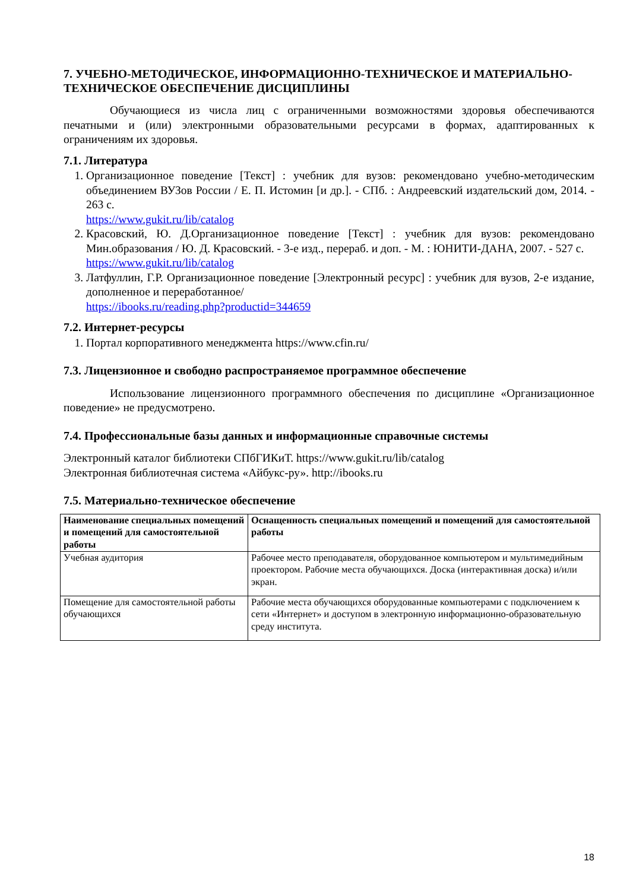7. УЧЕБНО-МЕТОДИЧЕСКОЕ, ИНФОРМАЦИОННО-ТЕХНИЧЕСКОЕ И МАТЕРИАЛЬНО-ТЕХНИЧЕСКОЕ ОБЕСПЕЧЕНИЕ ДИСЦИПЛИНЫ
Обучающиеся из числа лиц с ограниченными возможностями здоровья обеспечиваются печатными и (или) электронными образовательными ресурсами в формах, адаптированных к ограничениям их здоровья.
7.1. Литература
1. Организационное поведение [Текст] : учебник для вузов: рекомендовано учебно-методическим объединением ВУЗов России / Е. П. Истомин [и др.]. - СПб. : Андреевский издательский дом, 2014. - 263 с.
https://www.gukit.ru/lib/catalog
2. Красовский, Ю. Д.Организационное поведение [Текст] : учебник для вузов: рекомендовано Мин.образования / Ю. Д. Красовский. - 3-е изд., перераб. и доп. - М. : ЮНИТИ-ДАНА, 2007. - 527 с.
https://www.gukit.ru/lib/catalog
3. Латфуллин, Г.Р. Организационное поведение [Электронный ресурс] : учебник для вузов, 2-е издание, дополненное и переработанное/
https://ibooks.ru/reading.php?productid=344659
7.2. Интернет-ресурсы
1. Портал корпоративного менеджмента https://www.cfin.ru/
7.3. Лицензионное и свободно распространяемое программное обеспечение
Использование лицензионного программного обеспечения по дисциплине «Организационное поведение» не предусмотрено.
7.4. Профессиональные базы данных и информационные справочные системы
Электронный каталог библиотеки СПбГИКиТ. https://www.gukit.ru/lib/catalog
Электронная библиотечная система «Айбукс-ру». http://ibooks.ru
7.5. Материально-техническое обеспечение
| Наименование специальных помещений и помещений для самостоятельной работы | Оснащенность специальных помещений и помещений для самостоятельной работы |
| --- | --- |
| Учебная аудитория | Рабочее место преподавателя, оборудованное компьютером и мультимедийным проектором. Рабочие места обучающихся. Доска (интерактивная доска) и/или экран. |
| Помещение для самостоятельной работы обучающихся | Рабочие места обучающихся оборудованные компьютерами с подключением к сети «Интернет» и доступом в электронную информационно-образовательную среду института. |
18